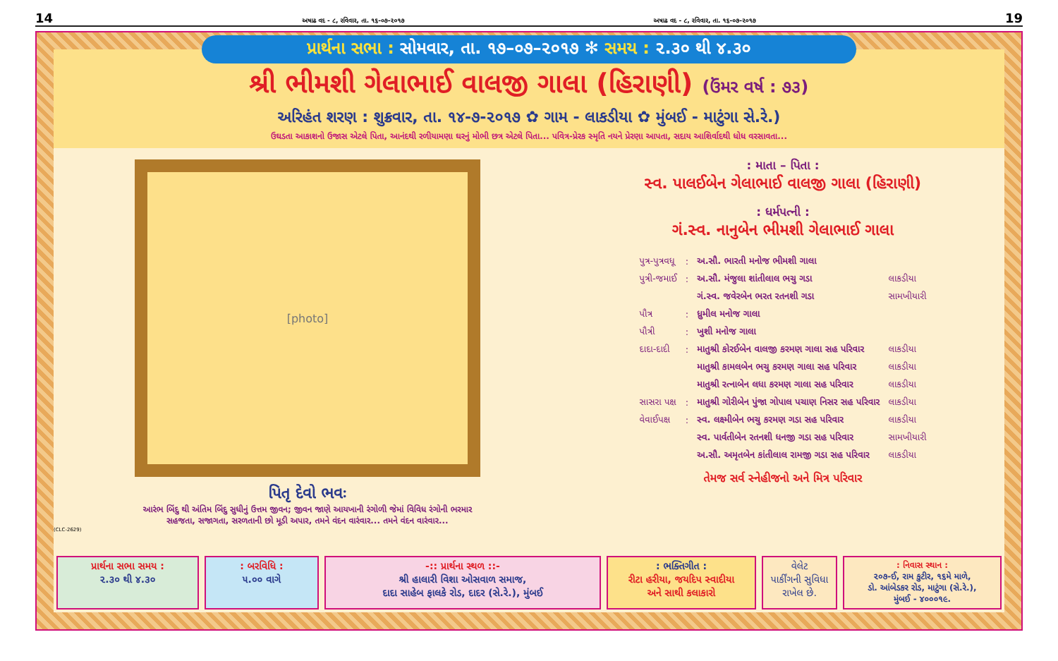14 અષાઢ વદ - ૮, રવિવાર, તા. ૧૬-૦૭-૨૦૧૭ અષાઢ વદ - ૮, રવિવાર, તા. ૧૬-૦૭-૨૦૧૭ 19
પ્રાર્થના સભા : સોમવાર, તા. ૧૭–૦૭–૨૦૧૭ ✻ સમય : ૨.૩૦ થી ૪.૩૦
શ્રી ભીમશી ગેલાભાઈ વાલજી ગાલા (હિરાણી) (ઉંમર વર્ષ : ૭૩)
અરિહંત શરણ : શુક્રવાર, તા. ૧૪-૭-૨૦૧૭ ✿ ગામ - લાકડીયા ✿ મુંબઈ - માટુંગા સે.રે.)
ઉઘડતા આકાશનો ઉજાસ એટલે પિતા, આનંદથી રળીયામણા ઘરનું મોભી છત્ર એટલે પિતા... પવિત્ર-પ્રેરક સ્મૃતિ નયને પ્રેરણા આપતા, સદાય આશિર્વાદથી ધોધ વરસાવતા...
[photo]
પિતૃ દેવો ભવઃ
આરંભ બિંદુ થી અંતિમ બિંદુ સુધીનું ઉત્તમ જીવન; જીવન જાણે આયખાની રંગોળી જેમાં વિવિધ રંગોની ભરમાર
સહજતા, સજાગતા, સરળતાની છો મૂડી અપાર, તમને વંદન વારંવાર... તમને વંદન વારંવાર...
(CLC-2629)
: માતા – પિતા :
સ્વ. પાલઈબેન ગેલાભાઈ વાલજી ગાલા (હિરાણી)
: ધર્મપત્ની :
ગં.સ્વ. નાનુબેન ભીમશી ગેલાભાઈ ગાલા
| પુત્ર-પુત્રવધૂ | : | અ.સૌ. ભારતી મનોજ ભીમશી ગાલા | |
| પુત્રી-જમાઈ | : | અ.સૌ. મંજુલા શાંતીલાલ ભચુ ગડા | લાકડીયા |
| | | ગં.સ્વ. જવેરબેન ભરત રતનશી ગડા | સામખીયારી |
| પૌત્ર | : | ધ્રુમીલ મનોજ ગાલા | |
| પૌત્રી | : | ખુશી મનોજ ગાલા | |
| દાદા-દાદી | : | માતુશ્રી કોરઈબેન વાલજી કરમણ ગાલા સહ પરિવાર | લાકડીયા |
| | | માતુશ્રી કામલબેન ભચુ કરમણ ગાલા સહ પરિવાર | લાકડીયા |
| | | માતુશ્રી રત્નાબેન લધા કરમણ ગાલા સહ પરિવાર | લાકડીયા |
| સાસરા પક્ષ | : | માતુશ્રી ગોરીબેન પુંજા ગોપાલ પચાણ નિસર સહ પરિવાર | લાકડીયા |
| વેવાઈપક્ષ | : | સ્વ. લક્ષ્મીબેન ભચુ કરમણ ગડા સહ પરિવાર | લાકડીયા |
| | | સ્વ. પાર્વતીબેન રતનશી ધનજી ગડા સહ પરિવાર | સામખીયારી |
| | | અ.સૌ. અમૃતબેન કાંતીલાલ રામજી ગડા સહ પરિવાર | લાકડીયા |
તેમજ સર્વ સ્નેહીજનો અને મિત્ર પરિવાર
પ્રાર્થના સભા સમય :
૨.૩૦ થી ૪.૩૦
: બરવિધિ :
૫.૦૦ વાગે
-:: પ્રાર્થના સ્થળ ::-
શ્રી હાલારી વિશા ઓસવાળ સમાજ,
દાદા સાહેબ ફાલકે રોડ, દાદર (સે.રે.), મુંબઈ
: ભક્તિગીત :
રીટા હરીયા, જયદિપ સ્વાદીયા
અને સાથી કલાકારો
વેલેટ
પાર્કીંગની સુવિધા
રાખેલ છે.
: નિવાસ સ્થાન :
૨૦૭-ઈ, રામ કુટીર, ૧૬મે માળે,
ડો. આંબેડકર રોડ, માટુંગા (સે.રે.),
મુંબઈ - ૪૦૦૦૧૯.